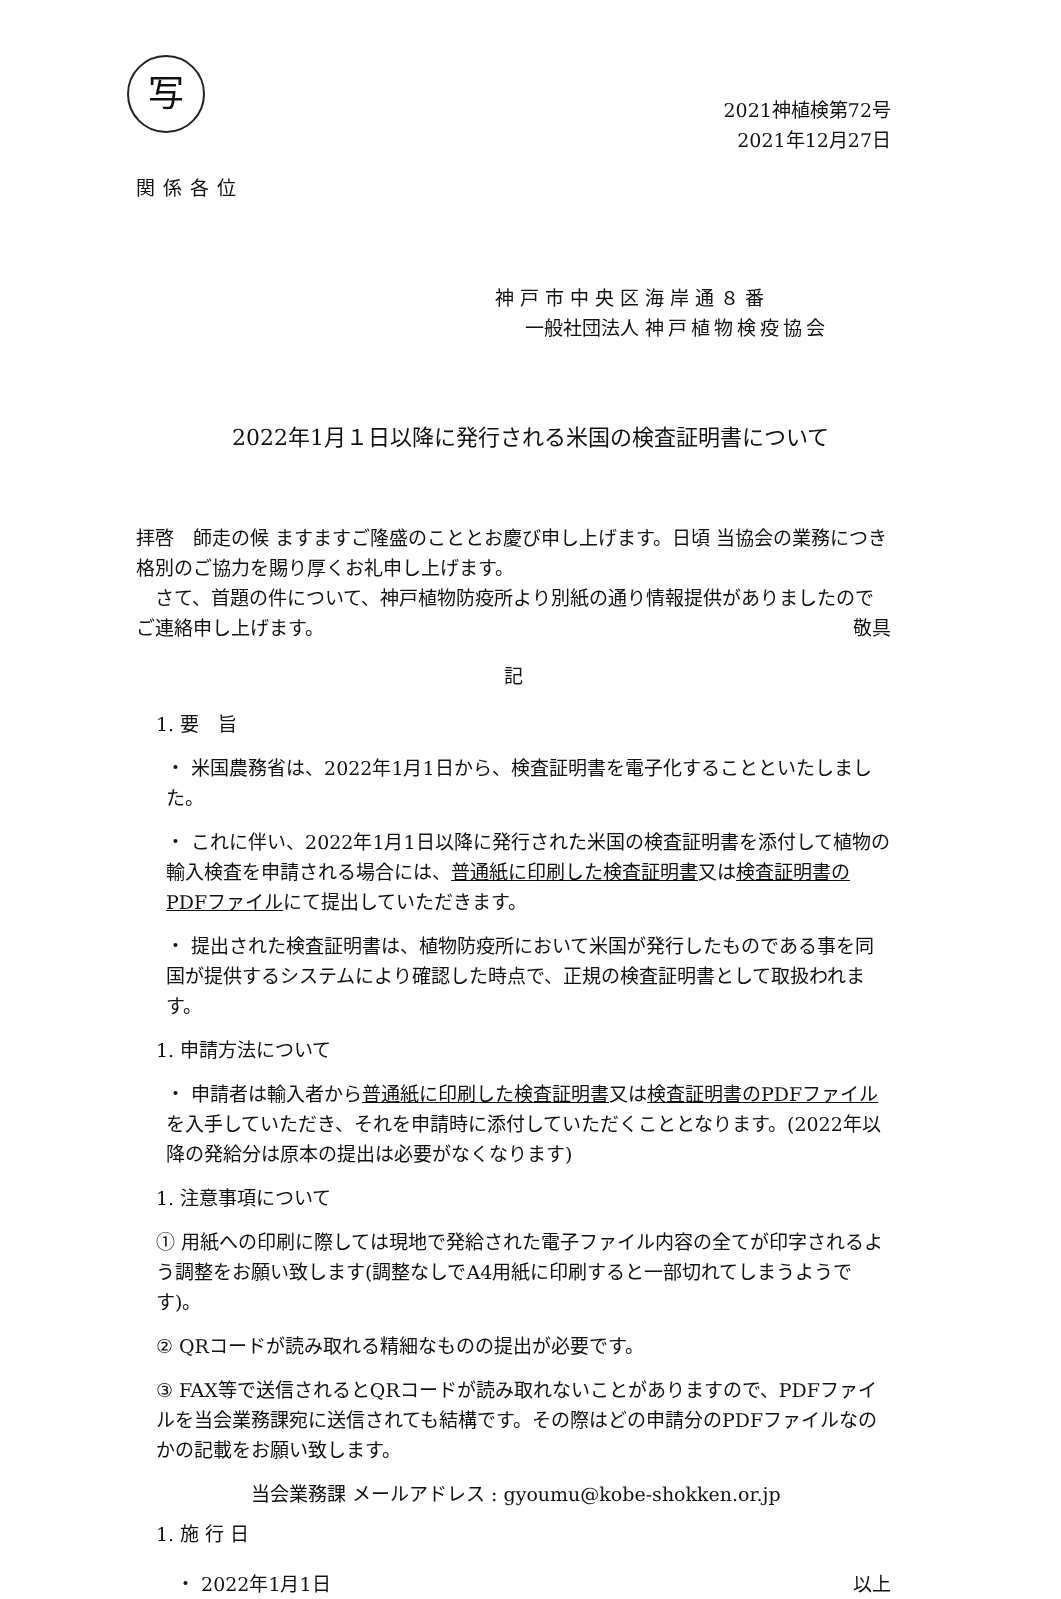写
2021神植検第72号
2021年12月27日
関係各位
神戸市中央区海岸通８番
一般社団法人 神戸植物検疫協会
2022年1月１日以降に発行される米国の検査証明書について
拝啓　師走の候 ますますご隆盛のこととお慶び申し上げます。日頃 当協会の業務につき格別のご協力を賜り厚くお礼申し上げます。
　さて、首題の件について、神戸植物防疫所より別紙の通り情報提供がありましたのでご連絡申し上げます。 敬具
記
1. 要　旨
・ 米国農務省は、2022年1月1日から、検査証明書を電子化することといたしました。
・ これに伴い、2022年1月1日以降に発行された米国の検査証明書を添付して植物の輸入検査を申請される場合には、普通紙に印刷した検査証明書又は検査証明書のPDFファイルにて提出していただきます。
・ 提出された検査証明書は、植物防疫所において米国が発行したものである事を同国が提供するシステムにより確認した時点で、正規の検査証明書として取扱われます。
1. 申請方法について
・ 申請者は輸入者から普通紙に印刷した検査証明書又は検査証明書のPDFファイルを入手していただき、それを申請時に添付していただくこととなります。(2022年以降の発給分は原本の提出は必要がなくなります)
1. 注意事項について
① 用紙への印刷に際しては現地で発給された電子ファイル内容の全てが印字されるよう調整をお願い致します(調整なしでA4用紙に印刷すると一部切れてしまうようです)。
② QRコードが読み取れる精細なものの提出が必要です。
③ FAX等で送信されるとQRコードが読み取れないことがありますので、PDFファイルを当会業務課宛に送信されても結構です。その際はどの申請分のPDFファイルなのかの記載をお願い致します。
当会業務課 メールアドレス : gyoumu@kobe-shokken.or.jp
1. 施 行 日
・ 2022年1月1日 以上